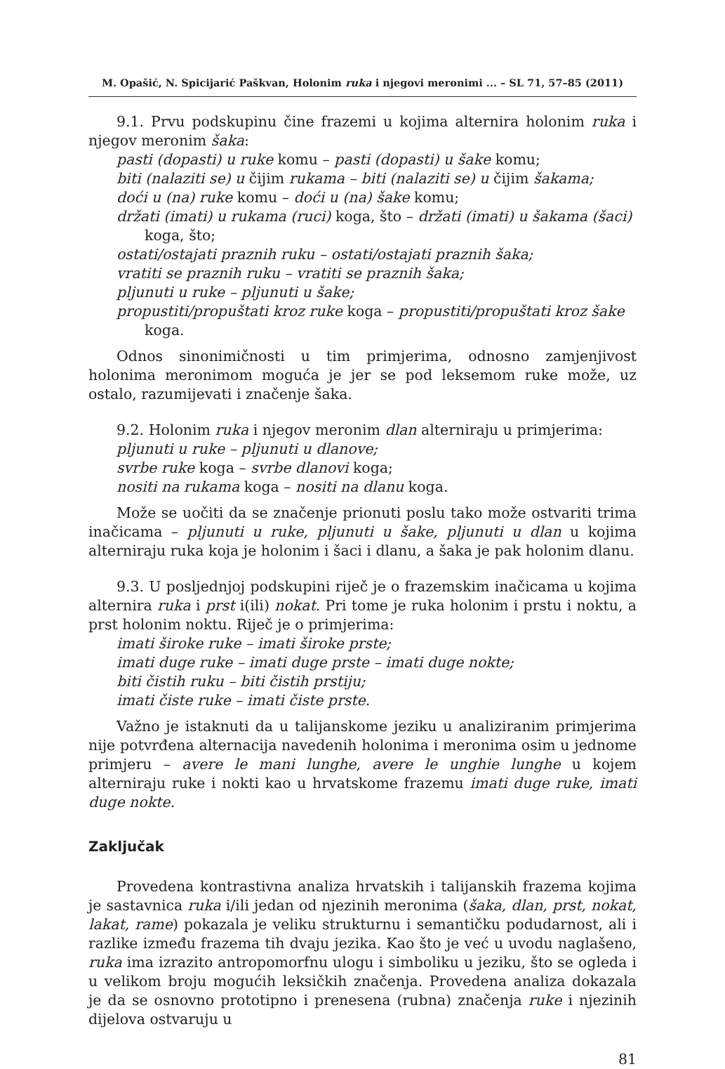M. Opašić, N. Spicijarić Paškvan, Holonim ruka i njegovi meronimi ... – SL 71, 57–85 (2011)
9.1. Prvu podskupinu čine frazemi u kojima alternira holonim ruka i njegov meronim šaka:
pasti (dopasti) u ruke komu – pasti (dopasti) u šake komu;
biti (nalaziti se) u čijim rukama – biti (nalaziti se) u čijim šakama;
doći u (na) ruke komu – doći u (na) šake komu;
držati (imati) u rukama (ruci) koga, što – držati (imati) u šakama (šaci) koga, što;
ostati/ostajati praznih ruku – ostati/ostajati praznih šaka;
vratiti se praznih ruku – vratiti se praznih šaka;
pljunuti u ruke – pljunuti u šake;
propustiti/propuštati kroz ruke koga – propustiti/propuštati kroz šake koga.
Odnos sinonimičnosti u tim primjerima, odnosno zamjenjivost holonima meronimom moguća je jer se pod leksemom ruke može, uz ostalo, razumijevati i značenje šaka.
9.2. Holonim ruka i njegov meronim dlan alterniraju u primjerima:
pljunuti u ruke – pljunuti u dlanove;
svrbe ruke koga – svrbe dlanovi koga;
nositi na rukama koga – nositi na dlanu koga.
Može se uočiti da se značenje prionuti poslu tako može ostvariti trima inačicama – pljunuti u ruke, pljunuti u šake, pljunuti u dlan u kojima alterniraju ruka koja je holonim i šaci i dlanu, a šaka je pak holonim dlanu.
9.3. U posljednjoj podskupini riječ je o frazemskim inačicama u kojima alternira ruka i prst i(ili) nokat. Pri tome je ruka holonim i prstu i noktu, a prst holonim noktu. Riječ je o primjerima:
imati široke ruke – imati široke prste;
imati duge ruke – imati duge prste – imati duge nokte;
biti čistih ruku – biti čistih prstiju;
imati čiste ruke – imati čiste prste.
Važno je istaknuti da u talijanskome jeziku u analiziranim primjerima nije potvrđena alternacija navedenih holonima i meronima osim u jednome primjeru – avere le mani lunghe, avere le unghie lunghe u kojem alterniraju ruke i nokti kao u hrvatskome frazemu imati duge ruke, imati duge nokte.
Zaključak
Provedena kontrastivna analiza hrvatskih i talijanskih frazema kojima je sastavnica ruka i/ili jedan od njezinih meronima (šaka, dlan, prst, nokat, lakat, rame) pokazala je veliku strukturnu i semantičku podudarnost, ali i razlike između frazema tih dvaju jezika. Kao što je već u uvodu naglašeno, ruka ima izrazito antropomorfnu ulogu i simboliku u jeziku, što se ogleda i u velikom broju mogućih leksičkih značenja. Provedena analiza dokazala je da se osnovno prototipno i prenesena (rubna) značenja ruke i njezinih dijelova ostvaruju u
81